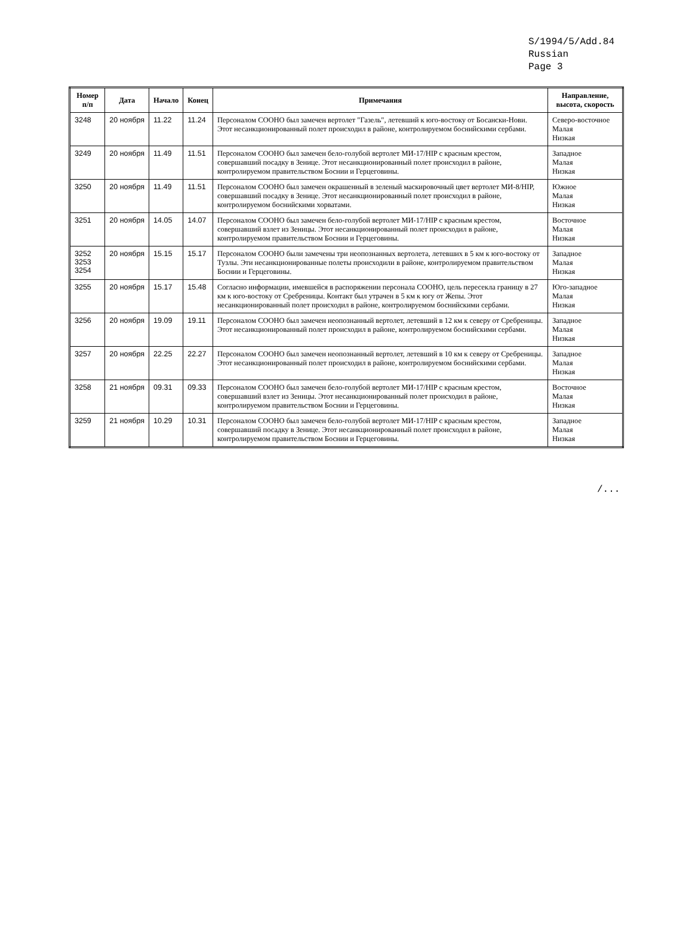S/1994/5/Add.84
Russian
Page 3
| Номер п/п | Дата | Начало | Конец | Примечания | Направление, высота, скорость |
| --- | --- | --- | --- | --- | --- |
| 3248 | 20 ноября | 11.22 | 11.24 | Персоналом СООНО был замечен вертолет "Газель", летевший к юго-востоку от Босански-Нови. Этот несанкционированный полет происходил в районе, контролируемом боснийскими сербами. | Северо-восточное Малая Низкая |
| 3249 | 20 ноября | 11.49 | 11.51 | Персоналом СООНО был замечен бело-голубой вертолет МИ-17/HIP с красным крестом, совершавший посадку в Зенице. Этот несанкционированный полет происходил в районе, контролируемом правительством Боснии и Герцеговины. | Западное Малая Низкая |
| 3250 | 20 ноября | 11.49 | 11.51 | Персоналом СООНО был замечен окрашенный в зеленый маскировочный цвет вертолет МИ-8/HIP, совершавший посадку в Зенице. Этот несанкционированный полет происходил в районе, контролируемом боснийскими хорватами. | Южное Малая Низкая |
| 3251 | 20 ноября | 14.05 | 14.07 | Персоналом СООНО был замечен бело-голубой вертолет МИ-17/HIP с красным крестом, совершавший взлет из Зеницы. Этот несанкционированный полет происходил в районе, контролируемом правительством Боснии и Герцеговины. | Восточное Малая Низкая |
| 3252 3253 3254 | 20 ноября | 15.15 | 15.17 | Персоналом СООНО были замечены три неопознанных вертолета, летевших в 5 км к юго-востоку от Тузлы. Эти несанкционированные полеты происходили в районе, контролируемом правительством Боснии и Герцеговины. | Западное Малая Низкая |
| 3255 | 20 ноября | 15.17 | 15.48 | Согласно информации, имевшейся в распоряжении персонала СООНО, цель пересекла границу в 27 км к юго-востоку от Сребреницы. Контакт был утрачен в 5 км к югу от Жепы. Этот несанкционированный полет происходил в районе, контролируемом боснийскими сербами. | Юго-западное Малая Низкая |
| 3256 | 20 ноября | 19.09 | 19.11 | Персоналом СООНО был замечен неопознанный вертолет, летевший в 12 км к северу от Сребреницы. Этот несанкционированный полет происходил в районе, контролируемом боснийскими сербами. | Западное Малая Низкая |
| 3257 | 20 ноября | 22.25 | 22.27 | Персоналом СООНО был замечен неопознанный вертолет, летевший в 10 км к северу от Сребреницы. Этот несанкционированный полет происходил в районе, контролируемом боснийскими сербами. | Западное Малая Низкая |
| 3258 | 21 ноября | 09.31 | 09.33 | Персоналом СООНО был замечен бело-голубой вертолет МИ-17/HIP с красным крестом, совершавший взлет из Зеницы. Этот несанкционированный полет происходил в районе, контролируемом правительством Боснии и Герцеговины. | Восточное Малая Низкая |
| 3259 | 21 ноября | 10.29 | 10.31 | Персоналом СООНО был замечен бело-голубой вертолет МИ-17/HIP с красным крестом, совершавший посадку в Зенице. Этот несанкционированный полет происходил в районе, контролируемом правительством Боснии и Герцеговины. | Западное Малая Низкая |
/...